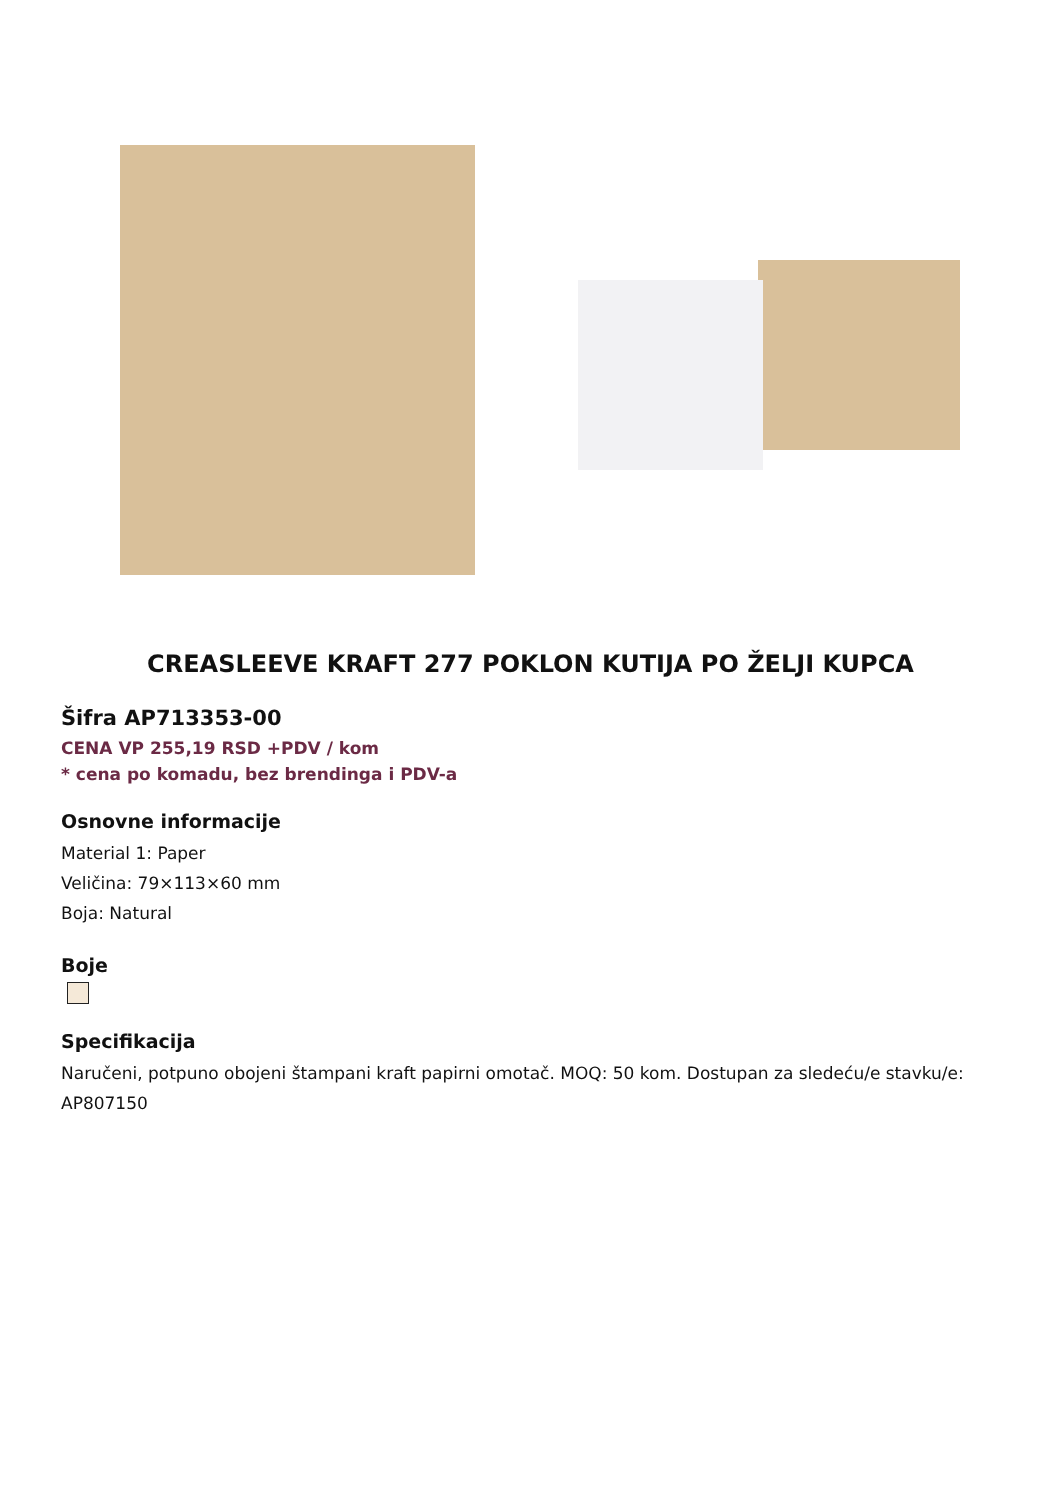CREASLEEVE KRAFT 277 POKLON KUTIJA PO ŽELJI KUPCA
Šifra AP713353-00
CENA VP 255,19 RSD +PDV / kom
* cena po komadu, bez brendinga i PDV-a
Osnovne informacije
Material 1: Paper
Veličina: 79×113×60 mm
Boja: Natural
Boje
Specifikacija
Naručeni, potpuno obojeni štampani kraft papirni omotač. MOQ: 50 kom. Dostupan za sledeću/e stavku/e: AP807150